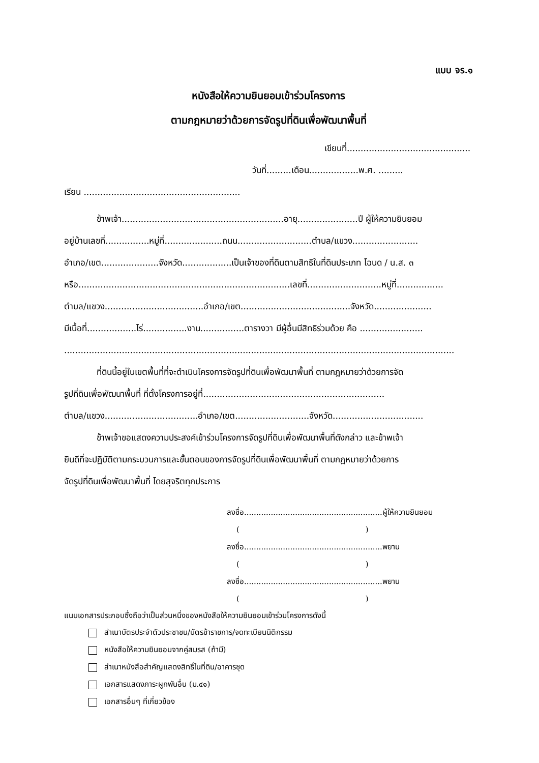แบบ จร.๑
หนังสือให้ความยินยอมเข้าร่วมโครงการ
ตามกฎหมายว่าด้วยการจัดรูปที่ดินเพื่อพัฒนาพื้นที่
เขียนที่.............................................
วันที่.........เดือน..................พ.ศ. .........
เรียน .........................................................
ข้าพเจ้า...........................................................อายุ......................ปี ผู้ให้ความยินยอม
อยู่บ้านเลขที่................หมู่ที่.....................ถนน...........................ตำบล/แขวง........................
อำเภอ/เขต.....................จังหวัด..................เป็นเจ้าของที่ดินตามสิทธิในที่ดินประเภท โฉนด / น.ส. ๓
หรือ.............................................................................เลขที่...........................หมู่ที่.................
ตำบล/แขวง....................................อำเภอ/เขต........................................จังหวัด.....................
มีเนื้อที่..................ไร่................งาน................ตารางวา มีผู้อื่นมีสิทธิร่วมด้วย คือ .......................
..............................................................................................................................................
ที่ดินนี้อยู่ในเขตพื้นที่ที่จะดำเนินโครงการจัดรูปที่ดินเพื่อพัฒนาพื้นที่ ตามกฎหมายว่าด้วยการจัด
รูปที่ดินเพื่อพัฒนาพื้นที่ ที่ตั้งโครงการอยู่ที่..................................................................
ตำบล/แขวง..................................อำเภอ/เขต...........................จังหวัด.................................
ข้าพเจ้าขอแสดงความประสงค์เข้าร่วมโครงการจัดรูปที่ดินเพื่อพัฒนาพื้นที่ดังกล่าว และข้าพเจ้า
ยินดีที่จะปฏิบัติตามกระบวนการและขั้นตอนของการจัดรูปที่ดินเพื่อพัฒนาพื้นที่ ตามกฎหมายว่าด้วยการ
จัดรูปที่ดินเพื่อพัฒนาพื้นที่ โดยสุจริตทุกประการ
ลงชื่อ.........................................................ผู้ให้ความยินยอม
( )
ลงชื่อ.........................................................พยาน
( )
ลงชื่อ.........................................................พยาน
( )
แนบเอกสารประกอบซึ่งถือว่าเป็นส่วนหนึ่งของหนังสือให้ความยินยอมเข้าร่วมโครงการดังนี้
สำเนาบัตรประจำตัวประชาชน/บัตรข้าราชการ/จดทะเบียนนิติกรรม
หนังสือให้ความยินยอมจากคู่สมรส (ถ้ามี)
สำเนาหนังสือสำคัญแสดงสิทธิ์ในที่ดิน/อาคารชุด
เอกสารแสดงภาระผูกพันอื่น (ม.๔๑)
เอกสารอื่นๆ ที่เกี่ยวข้อง